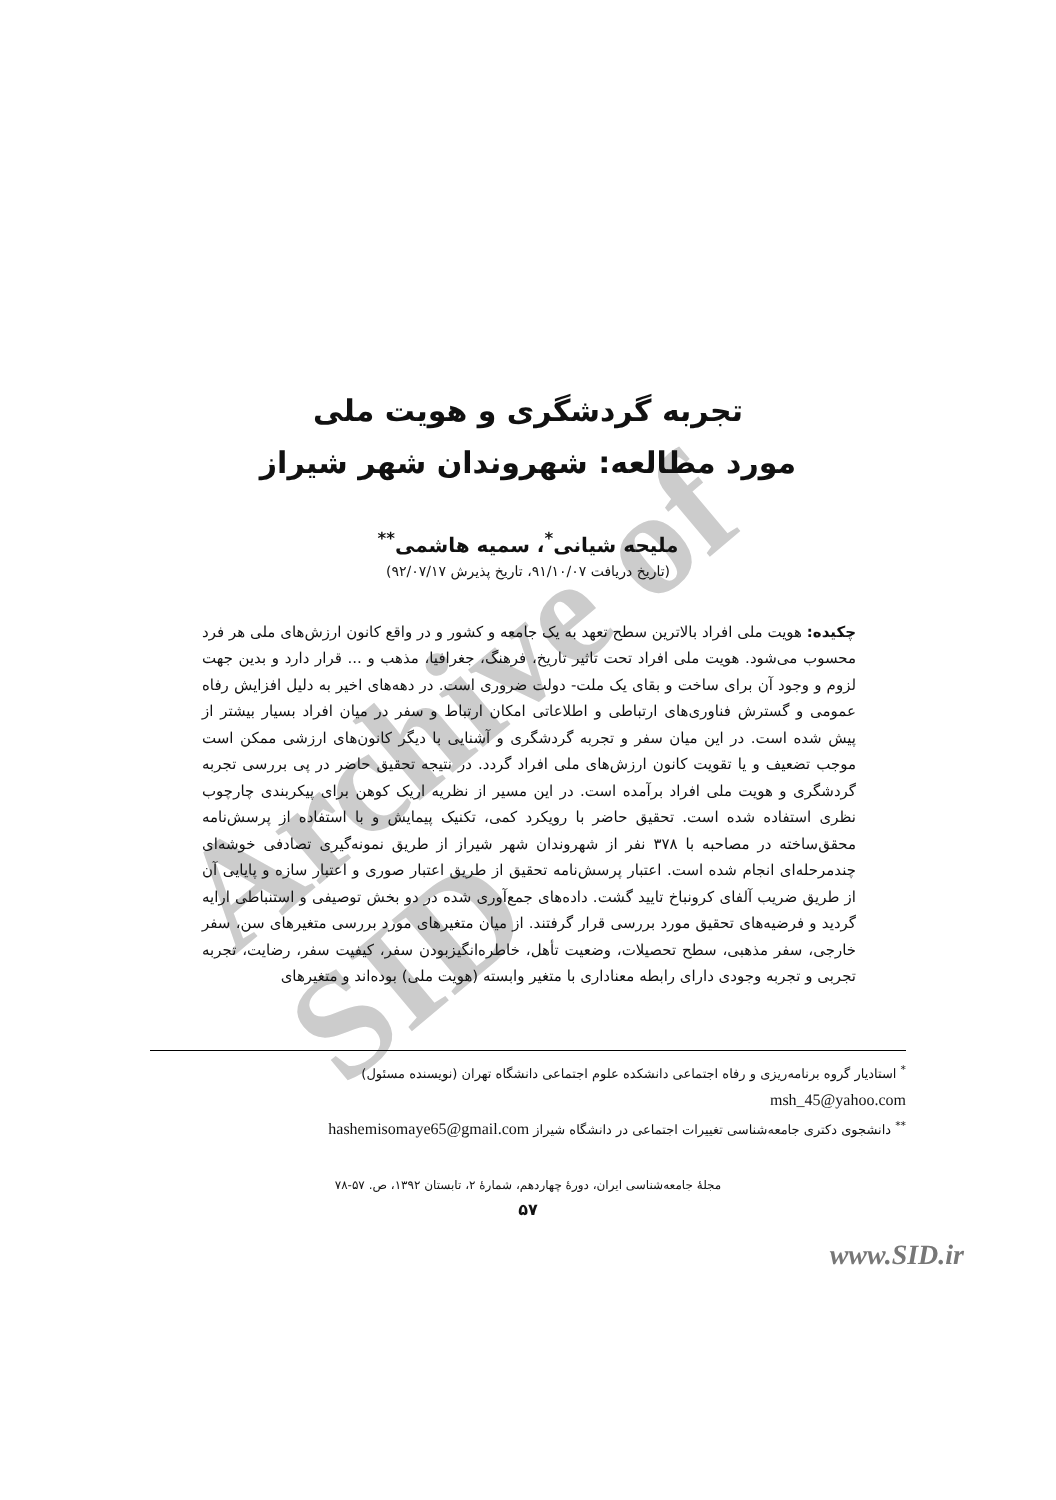Archive of SID
تجربه گردشگری و هویت ملی
مورد مطالعه: شهروندان شهر شیراز
ملیحه شیانی<sup>*</sup>، سمیه هاشمی<sup>**</sup>
(تاریخ دریافت ۹۱/۱۰/۰۷، تاریخ پذیرش ۹۲/۰۷/۱۷)
چکیده: هویت ملی افراد بالاترین سطح تعهد به یک جامعه و کشور و در واقع کانون ارزش‌های ملی هر فرد محسوب می‌شود. هویت ملی افراد تحت تاثیر تاریخ، فرهنگ، جغرافیا، مذهب و ... قرار دارد و بدین جهت لزوم و وجود آن برای ساخت و بقای یک ملت- دولت ضروری است. در دهه‌های اخیر به دلیل افزایش رفاه عمومی و گسترش فناوری‌های ارتباطی و اطلاعاتی امکان ارتباط و سفر در میان افراد بسیار بیشتر از پیش شده است. در این میان سفر و تجربه گردشگری و آشنایی با دیگر کانون‌های ارزشی ممکن است موجب تضعیف و یا تقویت کانون ارزش‌های ملی افراد گردد. در نتیجه تحقیق حاضر در پی بررسی تجربه گردشگری و هویت ملی افراد برآمده است. در این مسیر از نظریه اریک کوهن برای پیکربندی چارچوب نظری استفاده شده است. تحقیق حاضر با رویکرد کمی، تکنیک پیمایش و با استفاده از پرسش‌نامه محقق‌ساخته در مصاحبه با ۳۷۸ نفر از شهروندان شهر شیراز از طریق نمونه‌گیری تصادفی خوشه‌ای چندمرحله‌ای انجام شده است. اعتبار پرسش‌نامه تحقیق از طریق اعتبار صوری و اعتبار سازه و پایایی آن از طریق ضریب آلفای کرونباخ تایید گشت. داده‌های جمع‌آوری شده در دو بخش توصیفی و استنباطی ارایه گردید و فرضیه‌های تحقیق مورد بررسی قرار گرفتند. از میان متغیرهای مورد بررسی متغیرهای سن، سفر خارجی، سفر مذهبی، سطح تحصیلات، وضعیت تأهل، خاطره‌انگیزبودن سفر، کیفیت سفر، رضایت، تجربه تجربی و تجربه وجودی دارای رابطه معناداری با متغیر وابسته (هویت ملی) بوده‌اند و متغیرهای
<sup>*</sup> استادیار گروه برنامه‌ریزی و رفاه اجتماعی دانشکده علوم اجتماعی دانشگاه تهران (نویسنده مسئول)
msh_45@yahoo.com
<sup>**</sup> دانشجوی دکتری جامعه‌شناسی تغییرات اجتماعی در دانشگاه شیراز hashemisomaye65@gmail.com
مجلهٔ جامعه‌شناسی ایران، دورهٔ چهاردهم، شمارهٔ ۲، تابستان ۱۳۹۲، ص. ۵۷-۷۸
۵۷
www.SID.ir